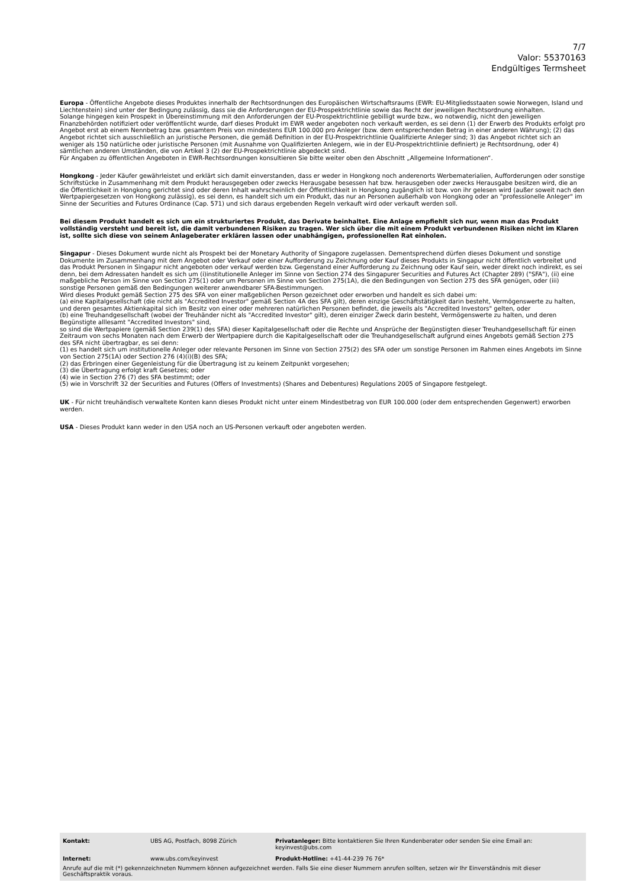7/7
Valor: 55370163
Endgültiges Termsheet
Europa - Öffentliche Angebote dieses Produktes innerhalb der Rechtsordnungen des Europäischen Wirtschaftsraums (EWR: EU-Mitgliedsstaaten sowie Norwegen, Island und Liechtenstein) sind unter der Bedingung zulässig, dass sie die Anforderungen der EU-Prospektrichtlinie sowie das Recht der jeweiligen Rechtsordnung einhalten.
Solange hingegen kein Prospekt in Übereinstimmung mit den Anforderungen der EU-Prospektrichtlinie gebilligt wurde bzw., wo notwendig, nicht den jeweiligen Finanzbehörden notifiziert oder veröffentlicht wurde, darf dieses Produkt im EWR weder angeboten noch verkauft werden, es sei denn (1) der Erwerb des Produkts erfolgt pro Angebot erst ab einem Nennbetrag bzw. gesamtem Preis von mindestens EUR 100.000 pro Anleger (bzw. dem entsprechenden Betrag in einer anderen Währung); (2) das Angebot richtet sich ausschließlich an juristische Personen, die gemäß Definition in der EU-Prospektrichtlinie Qualifizierte Anleger sind; 3) das Angebot richtet sich an weniger als 150 natürliche oder juristische Personen (mit Ausnahme von Qualifizierten Anlegern, wie in der EU-Prospektrichtlinie definiert) je Rechtsordnung, oder 4) sämtlichen anderen Umständen, die von Artikel 3 (2) der EU-Prospektrichtlinie abgedeckt sind.
Für Angaben zu öffentlichen Angeboten in EWR-Rechtsordnungen konsultieren Sie bitte weiter oben den Abschnitt „Allgemeine Informationen“.
Hongkong - Jeder Käufer gewährleistet und erklärt sich damit einverstanden, dass er weder in Hongkong noch anderenorts Werbematerialien, Aufforderungen oder sonstige Schriftstücke in Zusammenhang mit dem Produkt herausgegeben oder zwecks Herausgabe besessen hat bzw. herausgeben oder zwecks Herausgabe besitzen wird, die an die Öffentlichkeit in Hongkong gerichtet sind oder deren Inhalt wahrscheinlich der Öffentlichkeit in Hongkong zugänglich ist bzw. von ihr gelesen wird (außer soweit nach den Wertpapiergesetzen von Hongkong zulässig), es sei denn, es handelt sich um ein Produkt, das nur an Personen außerhalb von Hongkong oder an "professionelle Anleger" im Sinne der Securities and Futures Ordinance (Cap. 571) und sich daraus ergebenden Regeln verkauft wird oder verkauft werden soll.
Bei diesem Produkt handelt es sich um ein strukturiertes Produkt, das Derivate beinhaltet. Eine Anlage empfiehlt sich nur, wenn man das Produkt vollständig versteht und bereit ist, die damit verbundenen Risiken zu tragen. Wer sich über die mit einem Produkt verbundenen Risiken nicht im Klaren ist, sollte sich diese von seinem Anlageberater erklären lassen oder unabhängigen, professionellen Rat einholen.
Singapur - Dieses Dokument wurde nicht als Prospekt bei der Monetary Authority of Singapore zugelassen. Dementsprechend dürfen dieses Dokument und sonstige Dokumente im Zusammenhang mit dem Angebot oder Verkauf oder einer Aufforderung zu Zeichnung oder Kauf dieses Produkts in Singapur nicht öffentlich verbreitet und das Produkt Personen in Singapur nicht angeboten oder verkauf werden bzw. Gegenstand einer Aufforderung zu Zeichnung oder Kauf sein, weder direkt noch indirekt, es sei denn, bei dem Adressaten handelt es sich um (i)institutionelle Anleger im Sinne von Section 274 des Singapurer Securities and Futures Act (Chapter 289) ("SFA"), (ii) eine maßgebliche Person im Sinne von Section 275(1) oder um Personen im Sinne von Section 275(1A), die den Bedingungen von Section 275 des SFA genügen, oder (iii) sonstige Personen gemäß den Bedingungen weiterer anwendbarer SFA-Bestimmungen.
Wird dieses Produkt gemäß Section 275 des SFA von einer maßgeblichen Person gezeichnet oder erworben und handelt es sich dabei um:
(a) eine Kapitalgesellschaft (die nicht als "Accredited Investor" gemäß Section 4A des SFA gilt), deren einzige Geschäftstätigkeit darin besteht, Vermögenswerte zu halten, und deren gesamtes Aktienkapital sich im Besitz von einer oder mehreren natürlichen Personen befindet, die jeweils als "Accredited Investors" gelten, oder
(b) eine Treuhandgesellschaft (wobei der Treuhänder nicht als "Accredited Investor" gilt), deren einziger Zweck darin besteht, Vermögenswerte zu halten, und deren Begünstigte alllesamt "Accredited Investors" sind,
so sind die Wertpapiere (gemäß Section 239(1) des SFA) dieser Kapitalgesellschaft oder die Rechte und Ansprüche der Begünstigten dieser Treuhandgesellschaft für einen Zeitraum von sechs Monaten nach dem Erwerb der Wertpapiere durch die Kapitalgesellschaft oder die Treuhandgesellschaft aufgrund eines Angebots gemäß Section 275 des SFA nicht übertragbar, es sei denn:
(1) es handelt sich um institutionelle Anleger oder relevante Personen im Sinne von Section 275(2) des SFA oder um sonstige Personen im Rahmen eines Angebots im Sinne von Section 275(1A) oder Section 276 (4)(i)(B) des SFA;
(2) das Erbringen einer Gegenleistung für die Übertragung ist zu keinem Zeitpunkt vorgesehen;
(3) die Übertragung erfolgt kraft Gesetzes; oder
(4) wie in Section 276 (7) des SFA bestimmt; oder
(5) wie in Vorschrift 32 der Securities and Futures (Offers of Investments) (Shares and Debentures) Regulations 2005 of Singapore festgelegt.
UK - Für nicht treuhändisch verwaltete Konten kann dieses Produkt nicht unter einem Mindestbetrag von EUR 100.000 (oder dem entsprechenden Gegenwert) erworben werden.
USA - Dieses Produkt kann weder in den USA noch an US-Personen verkauft oder angeboten werden.
| Kontakt: | UBS AG, Postfach, 8098 Zürich | Privatanleger: Bitte kontaktieren Sie Ihren Kundenberater oder senden Sie eine Email an: keyinvest@ubs.com |
| Internet: | www.ubs.com/keyinvest | Produkt-Hotline: +41-44-239 76 76* |
Anrufe auf die mit (*) gekennzeichneten Nummern können aufgezeichnet werden. Falls Sie eine dieser Nummern anrufen sollten, setzen wir Ihr Einverständnis mit dieser Geschäftspraktik voraus.